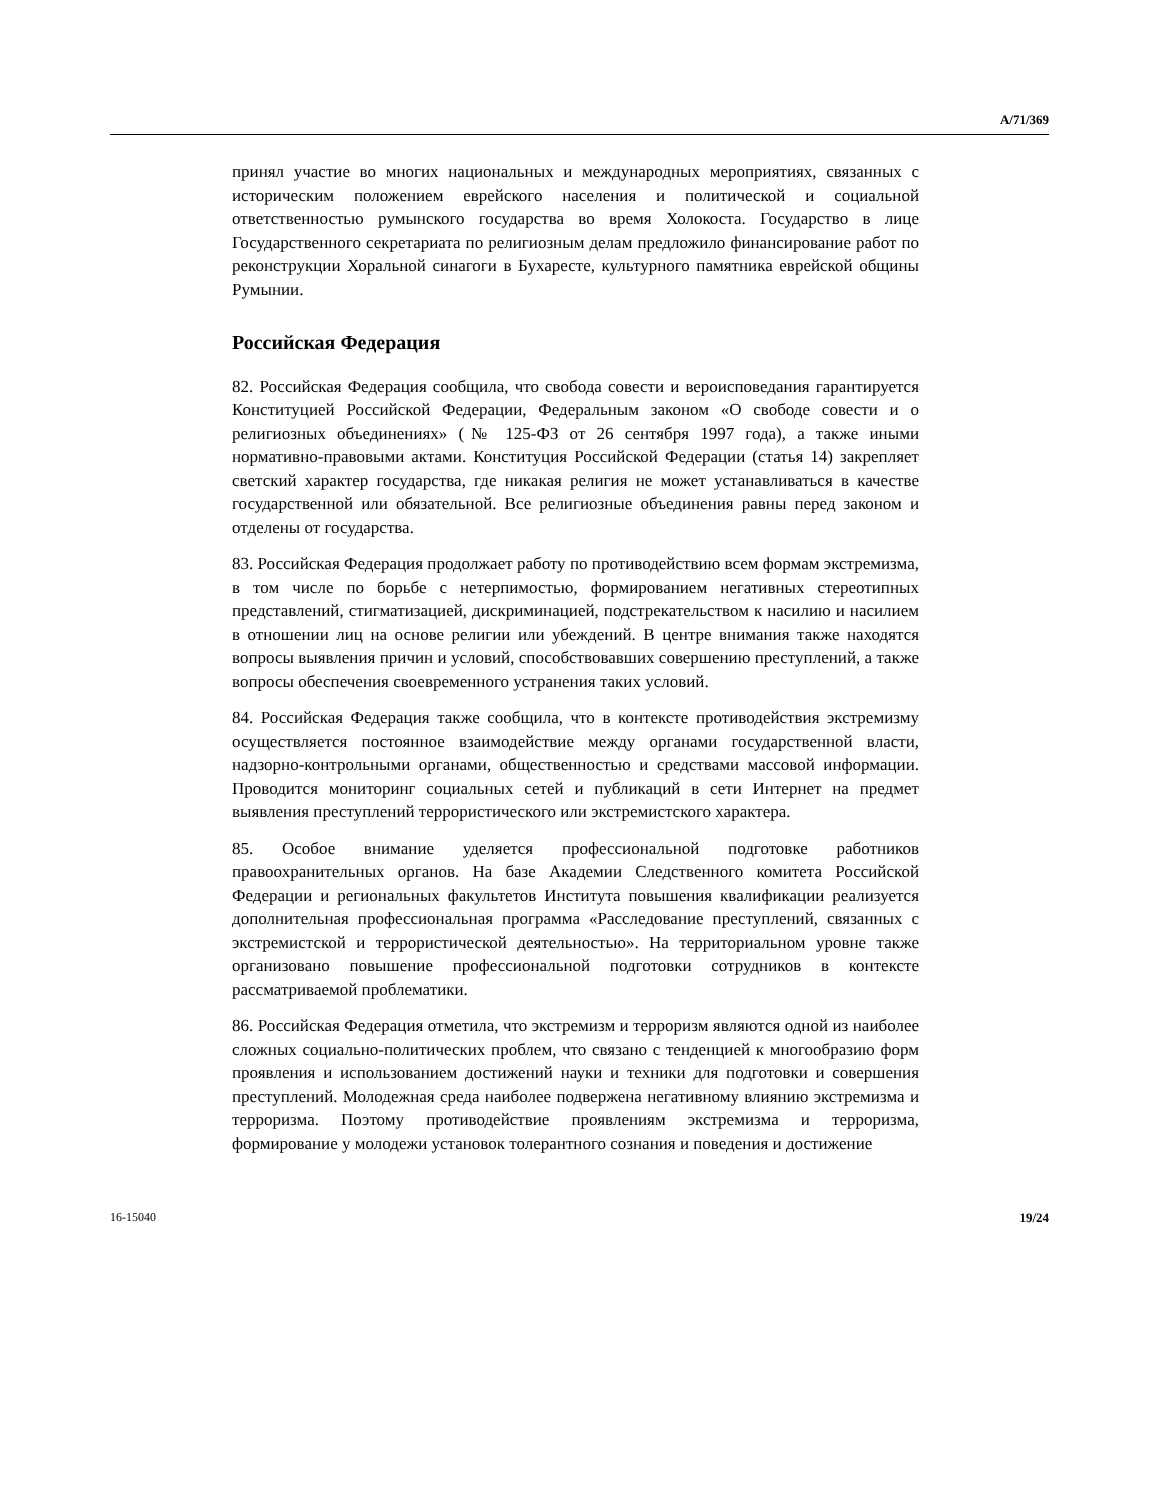A/71/369
принял участие во многих национальных и международных мероприятиях, связанных с историческим положением еврейского населения и политической и социальной ответственностью румынского государства во время Холокоста. Государство в лице Государственного секретариата по религиозным делам предложило финансирование работ по реконструкции Хоральной синагоги в Бухаресте, культурного памятника еврейской общины Румынии.
Российская Федерация
82. Российская Федерация сообщила, что свобода совести и вероисповедания гарантируется Конституцией Российской Федерации, Федеральным законом «О свободе совести и о религиозных объединениях» (№ 125-ФЗ от 26 сентября 1997 года), а также иными нормативно-правовыми актами. Конституция Российской Федерации (статья 14) закрепляет светский характер государства, где никакая религия не может устанавливаться в качестве государственной или обязательной. Все религиозные объединения равны перед законом и отделены от государства.
83. Российская Федерация продолжает работу по противодействию всем формам экстремизма, в том числе по борьбе с нетерпимостью, формированием негативных стереотипных представлений, стигматизацией, дискриминацией, подстрекательством к насилию и насилием в отношении лиц на основе религии или убеждений. В центре внимания также находятся вопросы выявления причин и условий, способствовавших совершению преступлений, а также вопросы обеспечения своевременного устранения таких условий.
84. Российская Федерация также сообщила, что в контексте противодействия экстремизму осуществляется постоянное взаимодействие между органами государственной власти, надзорно-контрольными органами, общественностью и средствами массовой информации. Проводится мониторинг социальных сетей и публикаций в сети Интернет на предмет выявления преступлений террористического или экстремистского характера.
85. Особое внимание уделяется профессиональной подготовке работников правоохранительных органов. На базе Академии Следственного комитета Российской Федерации и региональных факультетов Института повышения квалификации реализуется дополнительная профессиональная программа «Расследование преступлений, связанных с экстремистской и террористической деятельностью». На территориальном уровне также организовано повышение профессиональной подготовки сотрудников в контексте рассматриваемой проблематики.
86. Российская Федерация отметила, что экстремизм и терроризм являются одной из наиболее сложных социально-политических проблем, что связано с тенденцией к многообразию форм проявления и использованием достижений науки и техники для подготовки и совершения преступлений. Молодежная среда наиболее подвержена негативному влиянию экстремизма и терроризма. Поэтому противодействие проявлениям экстремизма и терроризма, формирование у молодежи установок толерантного сознания и поведения и достижение
16-15040 19/24